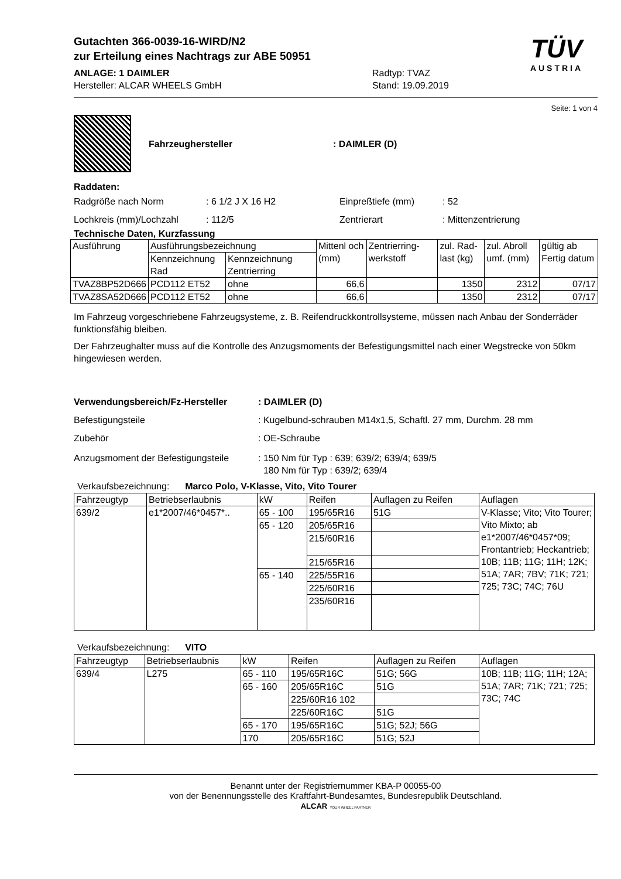Gutachten 366-0039-16-WIRD/N2
zur Erteilung eines Nachtrags zur ABE 50951
ANLAGE: 1 DAIMLER
Hersteller: ALCAR WHEELS GmbH
Radtyp: TVAZ
Stand: 19.09.2019
TÜV
AUSTRIA
Seite: 1 von 4
Fahrzeughersteller: DAIMLER (D)
Raddaten:
Radgröße nach Norm : 6 1/2 J X 16 H2 Einpreßtiefe (mm) : 52
Lochkreis (mm)/Lochzahl : 112/5 Zentrierart : Mittenzentrierung
Technische Daten, Kurzfassung
| Ausführung | Ausführungsbezeichnung | | Mittenl och (mm) | Zentrierring-werkstoff | zul. Rad-last (kg) | zul. Abroll umf. (mm) | gültig ab Fertig datum |
| | Kennzeichnung Rad | Kennzeichnung Zentrierring | | | | | |
| TVAZ8BP52D666 | PCD112 ET52 | ohne | 66,6 | | 1350 | 2312 | 07/17 |
| TVAZ8SA52D666 | PCD112 ET52 | ohne | 66,6 | | 1350 | 2312 | 07/17 |
Im Fahrzeug vorgeschriebene Fahrzeugsysteme, z. B. Reifendruckkontrollsysteme, müssen nach Anbau der Sonderräder funktionsfähig bleiben.
Der Fahrzeughalter muss auf die Kontrolle des Anzugsmoments der Befestigungsmittel nach einer Wegstrecke von 50km hingewiesen werden.
Verwendungsbereich/Fz-Hersteller: DAIMLER (D)
Befestigungsteile : Kugelbund-schrauben M14x1,5, Schaftl. 27 mm, Durchm. 28 mm
Zubehör : OE-Schraube
Anzugsmoment der Befestigungsteile
: 150 Nm für Typ : 639; 639/2; 639/4; 639/5
180 Nm für Typ : 639/2; 639/4
Verkaufsbezeichnung: Marco Polo, V-Klasse, Vito, Vito Tourer
| Fahrzeugtyp | Betriebserlaubnis | kW | Reifen | Auflagen zu Reifen | Auflagen |
| 639/2 | e1*2007/46*0457*.. | 65 - 100 | 195/65R16 | 51G | V-Klasse; Vito; Vito Tourer; Vito Mixto; ab e1*2007/46*0457*09; Frontantrieb; Heckantrieb; 10B; 11B; 11G; 11H; 12K; 51A; 7AR; 7BV; 71K; 721; 725; 73C; 74C; 76U |
| | | 65 - 120 | 205/65R16 | | |
| | | | 215/60R16 | | |
| | | | 215/65R16 | | |
| | | 65 - 140 | 225/55R16 | | |
| | | | 225/60R16 | | |
| | | | 235/60R16 | | |
Verkaufsbezeichnung: VITO
| Fahrzeugtyp | Betriebserlaubnis | kW | Reifen | Auflagen zu Reifen | Auflagen |
| 639/4 | L275 | 65 - 110 | 195/65R16C | 51G; 56G | 10B; 11B; 11G; 11H; 12A; 51A; 7AR; 71K; 721; 725; 73C; 74C |
| | | 65 - 160 | 205/65R16C | 51G | |
| | | | 225/60R16 102 | | |
| | | | 225/60R16C | 51G | |
| | | 65 - 170 | 195/65R16C | 51G; 52J; 56G | |
| | | 170 | 205/65R16C | 51G; 52J | |
Benannt unter der Registriernummer KBA-P 00055-00
von der Benennungsstelle des Kraftfahrt-Bundesamtes, Bundesrepublik Deutschland.
ALCAR YOUR WHEEL PARTNER